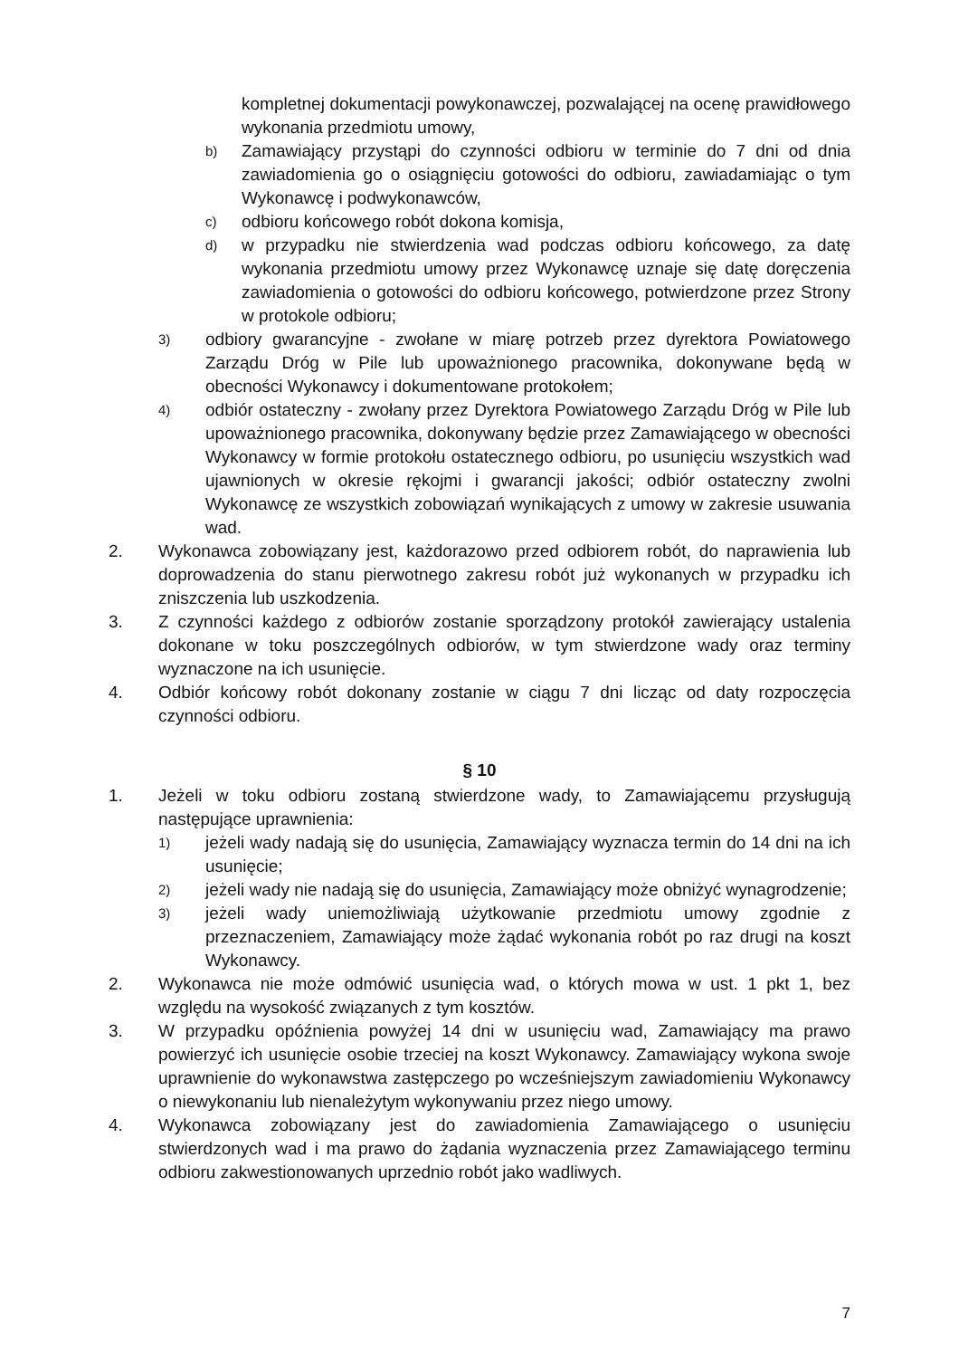kompletnej dokumentacji powykonawczej, pozwalającej na ocenę prawidłowego wykonania przedmiotu umowy,
b)
Zamawiający przystąpi do czynności odbioru w terminie do 7 dni od dnia zawiadomienia go o osiągnięciu gotowości do odbioru, zawiadamiając o tym Wykonawcę i podwykonawców,
c)
odbioru końcowego robót dokona komisja,
d)
w przypadku nie stwierdzenia wad podczas odbioru końcowego, za datę wykonania przedmiotu umowy przez Wykonawcę uznaje się datę doręczenia zawiadomienia o gotowości do odbioru końcowego, potwierdzone przez Strony w protokole odbioru;
3)
odbiory gwarancyjne - zwołane w miarę potrzeb przez dyrektora Powiatowego Zarządu Dróg w Pile lub upoważnionego pracownika, dokonywane będą w obecności Wykonawcy i dokumentowane protokołem;
4)
odbiór ostateczny - zwołany przez Dyrektora Powiatowego Zarządu Dróg w Pile lub upoważnionego pracownika, dokonywany będzie przez Zamawiającego w obecności Wykonawcy w formie protokołu ostatecznego odbioru, po usunięciu wszystkich wad ujawnionych w okresie rękojmi i gwarancji jakości; odbiór ostateczny zwolni Wykonawcę ze wszystkich zobowiązań wynikających z umowy w zakresie usuwania wad.
2. Wykonawca zobowiązany jest, każdorazowo przed odbiorem robót, do naprawienia lub doprowadzenia do stanu pierwotnego zakresu robót już wykonanych w przypadku ich zniszczenia lub uszkodzenia.
3. Z czynności każdego z odbiorów zostanie sporządzony protokół zawierający ustalenia dokonane w toku poszczególnych odbiorów, w tym stwierdzone wady oraz terminy wyznaczone na ich usunięcie.
4. Odbiór końcowy robót dokonany zostanie w ciągu 7 dni licząc od daty rozpoczęcia czynności odbioru.
§ 10
1. Jeżeli w toku odbioru zostaną stwierdzone wady, to Zamawiającemu przysługują następujące uprawnienia:
1)
jeżeli wady nadają się do usunięcia, Zamawiający wyznacza termin do 14 dni na ich usunięcie;
2)
jeżeli wady nie nadają się do usunięcia, Zamawiający może obniżyć wynagrodzenie;
3)
jeżeli wady uniemożliwiają użytkowanie przedmiotu umowy zgodnie z przeznaczeniem, Zamawiający może żądać wykonania robót po raz drugi na koszt Wykonawcy.
2. Wykonawca nie może odmówić usunięcia wad, o których mowa w ust. 1 pkt 1, bez względu na wysokość związanych z tym kosztów.
3. W przypadku opóźnienia powyżej 14 dni w usunięciu wad, Zamawiający ma prawo powierzyć ich usunięcie osobie trzeciej na koszt Wykonawcy. Zamawiający wykona swoje uprawnienie do wykonawstwa zastępczego po wcześniejszym zawiadomieniu Wykonawcy o niewykonaniu lub nienależytym wykonywaniu przez niego umowy.
4. Wykonawca zobowiązany jest do zawiadomienia Zamawiającego o usunięciu stwierdzonych wad i ma prawo do żądania wyznaczenia przez Zamawiającego terminu odbioru zakwestionowanych uprzednio robót jako wadliwych.
7